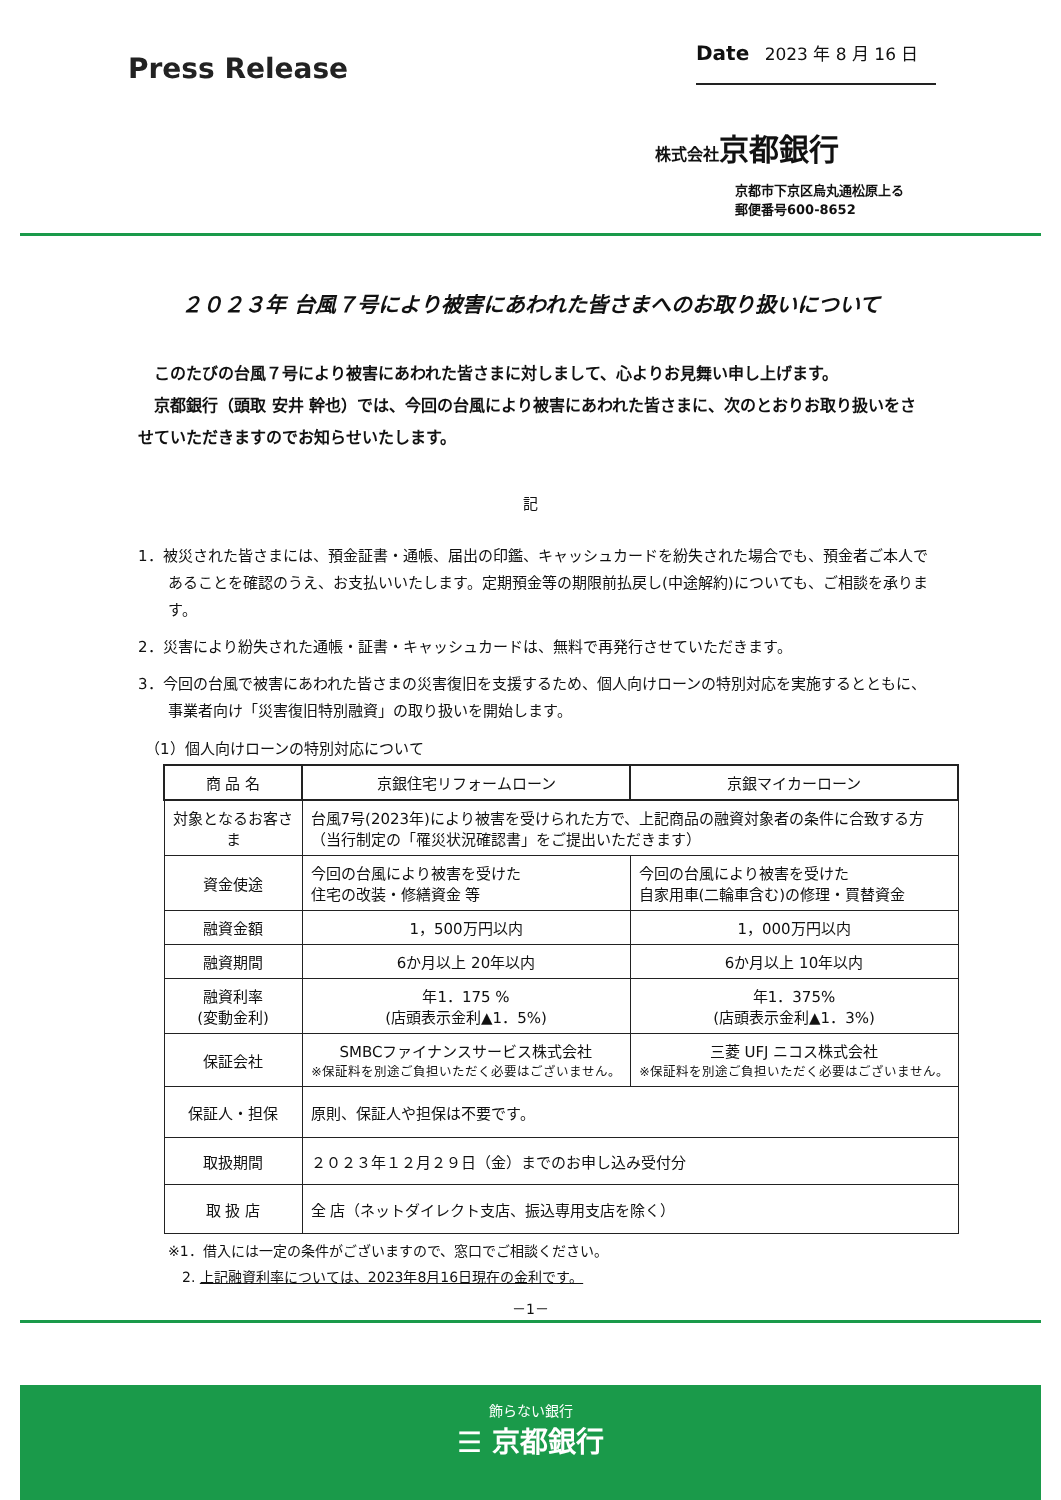Press Release
Date 2023 年 8 月 16 日
株式会社京都銀行
京都市下京区烏丸通松原上る
郵便番号600-8652
２０２３年 台風７号により被害にあわれた皆さまへのお取り扱いについて
　このたびの台風７号により被害にあわれた皆さまに対しまして、心よりお見舞い申し上げます。
　京都銀行（頭取 安井 幹也）では、今回の台風により被害にあわれた皆さまに、次のとおりお取り扱いをさせていただきますのでお知らせいたします。
記
1．被災された皆さまには、預金証書・通帳、届出の印鑑、キャッシュカードを紛失された場合でも、預金者ご本人であることを確認のうえ、お支払いいたします。定期預金等の期限前払戻し(中途解約)についても、ご相談を承ります。
2．災害により紛失された通帳・証書・キャッシュカードは、無料で再発行させていただきます。
3．今回の台風で被害にあわれた皆さまの災害復旧を支援するため、個人向けローンの特別対応を実施するとともに、事業者向け「災害復旧特別融資」の取り扱いを開始します。
（1）個人向けローンの特別対応について
| 商 品 名 | 京銀住宅リフォームローン | 京銀マイカーローン |
| --- | --- | --- |
| 対象となるお客さま | 台風7号(2023年)により被害を受けられた方で、上記商品の融資対象者の条件に合致する方（当行制定の「罹災状況確認書」をご提出いただきます） | |
| 資金使途 | 今回の台風により被害を受けた 住宅の改装・修繕資金 等 | 今回の台風により被害を受けた 自家用車(二輪車含む)の修理・買替資金 |
| 融資金額 | 1，500万円以内 | 1，000万円以内 |
| 融資期間 | 6か月以上 20年以内 | 6か月以上 10年以内 |
| 融資利率 (変動金利) | 年1．175 % (店頭表示金利▲1．5%) | 年1．375% (店頭表示金利▲1．3%) |
| 保証会社 | SMBCファイナンスサービス株式会社 ※保証料を別途ご負担いただく必要はございません。 | 三菱 UFJ ニコス株式会社 ※保証料を別途ご負担いただく必要はございません。 |
| 保証人・担保 | 原則、保証人や担保は不要です。 | |
| 取扱期間 | ２０２３年１２月２９日（金）までのお申し込み受付分 | |
| 取 扱 店 | 全 店（ネットダイレクト支店、振込専用支店を除く） | |
※1．借入には一定の条件がございますので、窓口でご相談ください。
　2. 上記融資利率については、2023年8月16日現在の金利です。
－1－
飾らない銀行
☰ 京都銀行